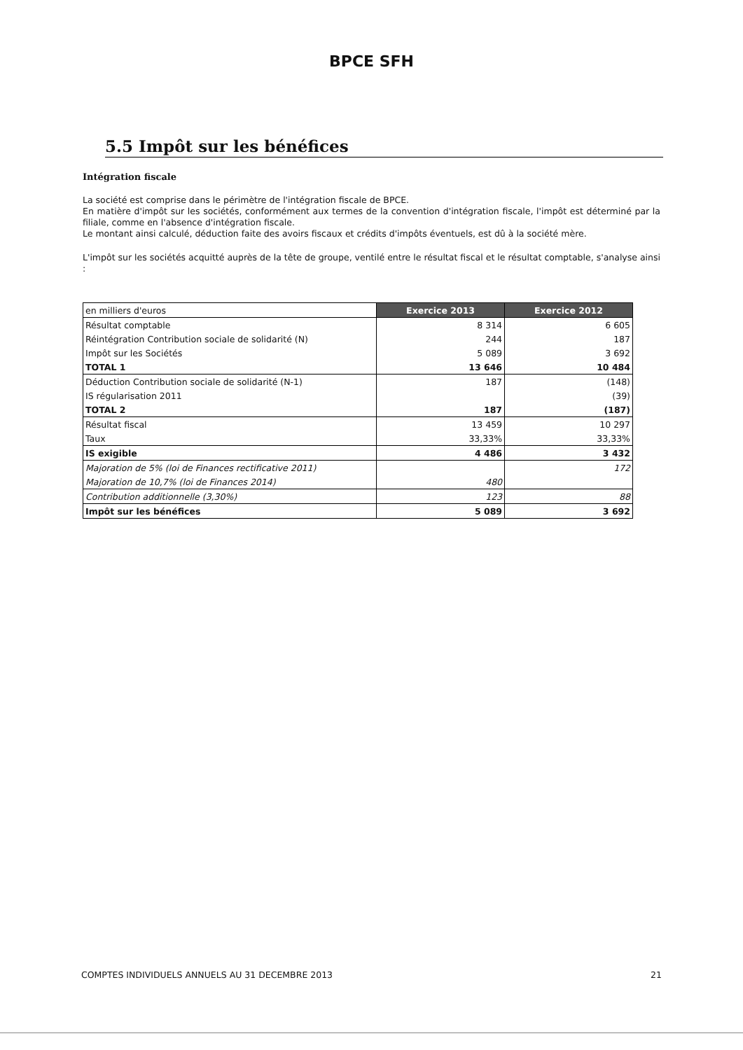BPCE SFH
5.5 Impôt sur les bénéfices
Intégration fiscale
La société est comprise dans le périmètre de l'intégration fiscale de BPCE.
En matière d'impôt sur les sociétés, conformément aux termes de la convention d'intégration fiscale, l'impôt est déterminé par la filiale, comme en l'absence d'intégration fiscale.
Le montant ainsi calculé, déduction faite des avoirs fiscaux et crédits d'impôts éventuels, est dû à la société mère.
L'impôt sur les sociétés acquitté auprès de la tête de groupe, ventilé entre le résultat fiscal et le résultat comptable, s'analyse ainsi :
| en milliers d'euros | Exercice 2013 | Exercice 2012 |
| Résultat comptable | 8 314 | 6 605 |
| Réintégration Contribution sociale de solidarité (N) | 244 | 187 |
| Impôt sur les Sociétés | 5 089 | 3 692 |
| TOTAL 1 | 13 646 | 10 484 |
| Déduction Contribution sociale de solidarité (N-1) | 187 | (148) |
| IS régularisation 2011 | | (39) |
| TOTAL 2 | 187 | (187) |
| Résultat fiscal | 13 459 | 10 297 |
| Taux | 33,33% | 33,33% |
| IS exigible | 4 486 | 3 432 |
| Majoration de 5% (loi de Finances rectificative 2011) | | 172 |
| Majoration de 10,7% (loi de Finances 2014) | 480 | |
| Contribution additionnelle (3,30%) | 123 | 88 |
| Impôt sur les bénéfices | 5 089 | 3 692 |
COMPTES INDIVIDUELS ANNUELS AU 31 DECEMBRE 2013 21